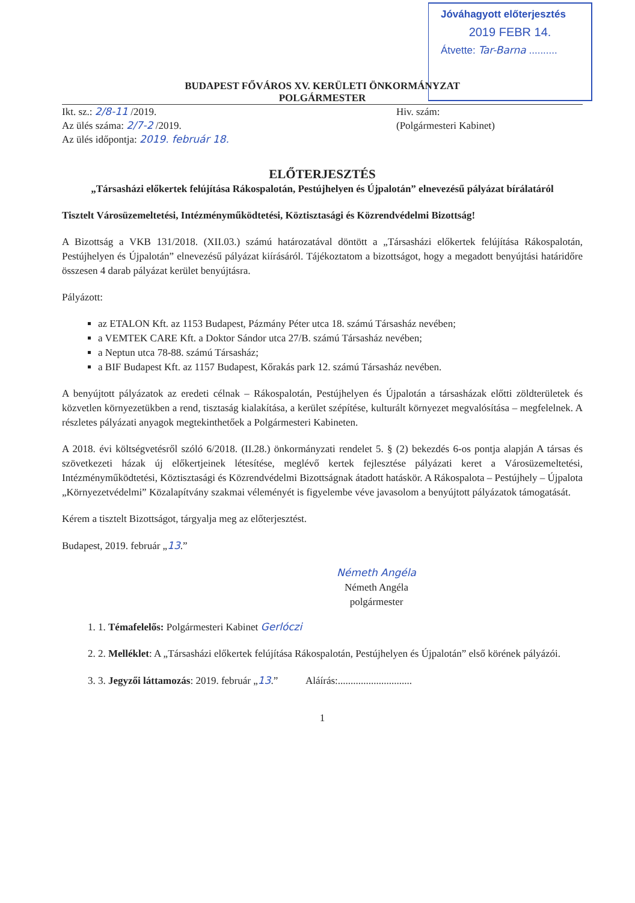Jóváhagyott előterjesztés
2019 FEBR 14.
Átvette: Tar-Barna ..........
BUDAPEST FŐVÁROS XV. KERÜLETI ÖNKORMÁNYZAT
POLGÁRMESTER
Ikt. sz.: 2/8-11 /2019.
Az ülés száma: 2/7-2 /2019.
Az ülés időpontja: 2019. február 18.
Hiv. szám:
(Polgármesteri Kabinet)
ELŐTERJESZTÉS
„Társasházi előkertek felújítása Rákospalotán, Pestújhelyen és Újpalotán” elnevezésű pályázat bírálatáról
Tisztelt Városüzemeltetési, Intézményműködtetési, Köztisztasági és Közrendvédelmi Bizottság!
A Bizottság a VKB 131/2018. (XII.03.) számú határozatával döntött a „Társasházi előkertek felújítása Rákospalotán, Pestújhelyen és Újpalotán” elnevezésű pályázat kiírásáról. Tájékoztatom a bizottságot, hogy a megadott benyújtási határidőre összesen 4 darab pályázat kerület benyújtásra.
Pályázott:
az ETALON Kft. az 1153 Budapest, Pázmány Péter utca 18. számú Társasház nevében;
a VEMTEK CARE Kft. a Doktor Sándor utca 27/B. számú Társasház nevében;
a Neptun utca 78-88. számú Társasház;
a BIF Budapest Kft. az 1157 Budapest, Kőrakás park 12. számú Társasház nevében.
A benyújtott pályázatok az eredeti célnak – Rákospalotán, Pestújhelyen és Újpalotán a társasházak előtti zöldterületek és közvetlen környezetükben a rend, tisztaság kialakítása, a kerület szépítése, kulturált környezet megvalósítása – megfelelnek. A részletes pályázati anyagok megtekinthetőek a Polgármesteri Kabineten.
A 2018. évi költségvetésről szóló 6/2018. (II.28.) önkormányzati rendelet 5. § (2) bekezdés 6-os pontja alapján A társas és szövetkezeti házak új előkertjeinek létesítése, meglévő kertek fejlesztése pályázati keret a Városüzemeltetési, Intézményműködtetési, Köztisztasági és Közrendvédelmi Bizottságnak átadott hatáskör. A Rákospalota – Pestújhely – Újpalota „Környezetvédelmi” Közalapítvány szakmai véleményét is figyelembe véve javasolom a benyújtott pályázatok támogatását.
Kérem a tisztelt Bizottságot, tárgyalja meg az előterjesztést.
Budapest, 2019. február „13.”
Németh Angéla
Németh Angéla
polgármester
1. 1. Témafelelős: Polgármesteri Kabinet Gerlóczi
2. 2. Melléklet: A „Társasházi előkertek felújítása Rákospalotán, Pestújhelyen és Újpalotán” első körének pályázói.
3. 3. Jegyzői láttamozás: 2019. február „13.” Aláírás:.............................
1